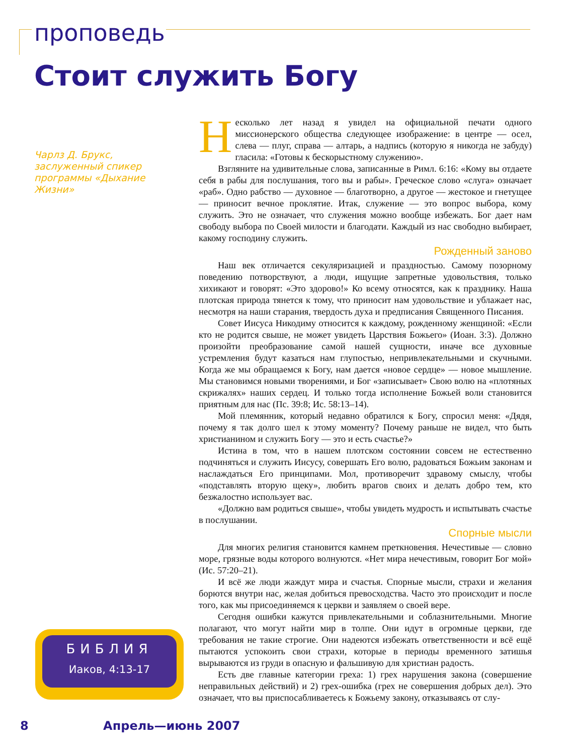проповедь
Стоит служить Богу
Чарлз Д. Брукс, заслуженный спикер программы «Дыхание Жизни»
Несколько лет назад я увидел на официальной печати одного миссионерского общества следующее изображение: в центре — осел, слева — плуг, справа — алтарь, а надпись (которую я никогда не забуду) гласила: «Готовы к бескорыстному служению».
Взгляните на удивительные слова, записанные в Римл. 6:16: «Кому вы отдаете себя в рабы для послушания, того вы и рабы». Греческое слово «слуга» означает «раб». Одно рабство — духовное — благотворно, а другое — жестокое и гнетущее — приносит вечное проклятие. Итак, служение — это вопрос выбора, кому служить. Это не означает, что служения можно вообще избежать. Бог дает нам свободу выбора по Своей милости и благодати. Каждый из нас свободно выбирает, какому господину служить.
Рожденный заново
Наш век отличается секуляризацией и праздностью. Самому позорному поведению потворствуют, а люди, ищущие запретные удовольствия, только хихикают и говорят: «Это здорово!» Ко всему относятся, как к празднику. Наша плотская природа тянется к тому, что приносит нам удовольствие и ублажает нас, несмотря на наши старания, твердость духа и предписания Священного Писания.
Совет Иисуса Никодиму относится к каждому, рожденному женщиной: «Если кто не родится свыше, не может увидеть Царствия Божьего» (Иоан. 3:3). Должно произойти преобразование самой нашей сущности, иначе все духовные устремления будут казаться нам глупостью, непривлекательными и скучными. Когда же мы обращаемся к Богу, нам дается «новое сердце» — новое мышление. Мы становимся новыми творениями, и Бог «записывает» Свою волю на «плотяных скрижалях» наших сердец. И только тогда исполнение Божьей воли становится приятным для нас (Пс. 39:8; Ис. 58:13–14).
Мой племянник, который недавно обратился к Богу, спросил меня: «Дядя, почему я так долго шел к этому моменту? Почему раньше не видел, что быть христианином и служить Богу — это и есть счастье?»
Истина в том, что в нашем плотском состоянии совсем не естественно подчиняться и служить Иисусу, совершать Его волю, радоваться Божьим законам и наслаждаться Его принципами. Мол, противоречит здравому смыслу, чтобы «подставлять вторую щеку», любить врагов своих и делать добро тем, кто безжалостно использует вас.
«Должно вам родиться свыше», чтобы увидеть мудрость и испытывать счастье в послушании.
Спорные мысли
Для многих религия становится камнем преткновения. Нечестивые — словно море, грязные воды которого волнуются. «Нет мира нечестивым, говорит Бог мой» (Ис. 57:20–21).
И всё же люди жаждут мира и счастья. Спорные мысли, страхи и желания борются внутри нас, желая добиться превосходства. Часто это происходит и после того, как мы присоединяемся к церкви и заявляем о своей вере.
Сегодня ошибки кажутся привлекательными и соблазнительными. Многие полагают, что могут найти мир в толпе. Они идут в огромные церкви, где требования не такие строгие. Они надеются избежать ответственности и всё ещё пытаются успокоить свои страхи, которые в периоды временного затишья вырываются из груди в опасную и фальшивую для христиан радость.
Есть две главные категории греха: 1) грех нарушения закона (совершение неправильных действий) и 2) грех-ошибка (грех не совершения добрых дел). Это означает, что вы приспосабливаетесь к Божьему закону, отказываясь от слу-
БИБЛИЯ
Иаков, 4:13-17
8 Апрель—июнь 2007